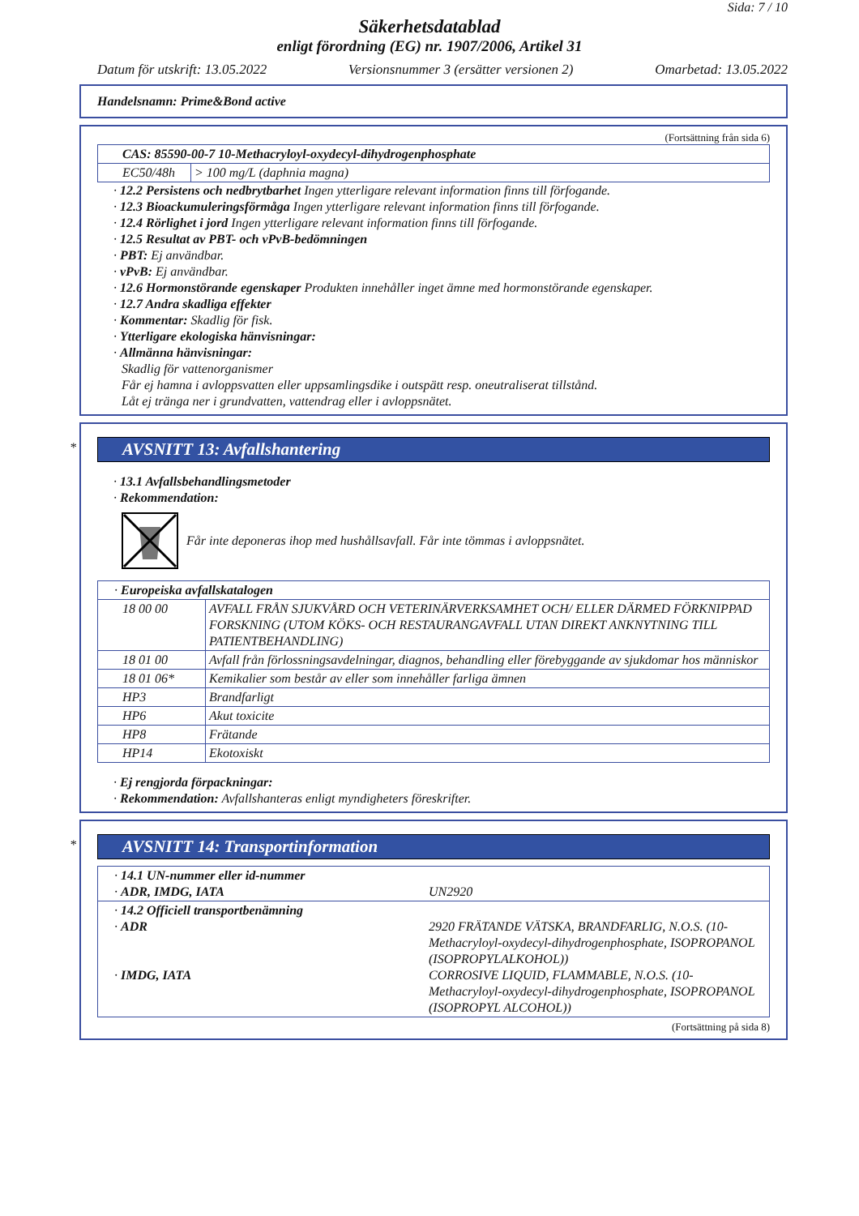Sida: 7 / 10
Säkerhetsdatablad
enligt förordning (EG) nr. 1907/2006, Artikel 31
Datum för utskrift: 13.05.2022 Versionsnummer 3 (ersätter versionen 2) Omarbetad: 13.05.2022
Handelsnamn: Prime&Bond active
(Fortsättning från sida 6)
| CAS: 85590-00-7 10-Methacryloyl-oxydecyl-dihydrogenphosphate | |
| EC50/48h | > 100 mg/L (daphnia magna) |
· 12.2 Persistens och nedbrytbarhet Ingen ytterligare relevant information finns till förfogande.
· 12.3 Bioackumuleringsförmåga Ingen ytterligare relevant information finns till förfogande.
· 12.4 Rörlighet i jord Ingen ytterligare relevant information finns till förfogande.
· 12.5 Resultat av PBT- och vPvB-bedömningen
· PBT: Ej användbar.
· vPvB: Ej användbar.
· 12.6 Hormonstörande egenskaper Produkten innehåller inget ämne med hormonstörande egenskaper.
· 12.7 Andra skadliga effekter
· Kommentar: Skadlig för fisk.
· Ytterligare ekologiska hänvisningar:
· Allmänna hänvisningar:
Skadlig för vattenorganismer
Får ej hamna i avloppsvatten eller uppsamlingsdike i outspätt resp. oneutraliserat tillstånd.
Låt ej tränga ner i grundvatten, vattendrag eller i avloppsnätet.
*
AVSNITT 13: Avfallshantering
· 13.1 Avfallsbehandlingsmetoder
· Rekommendation:
Får inte deponeras ihop med hushållsavfall. Får inte tömmas i avloppsnätet.
| · Europeiska avfallskatalogen | |
| 18 00 00 | AVFALL FRÅN SJUKVÅRD OCH VETERINÄRVERKSAMHET OCH/ ELLER DÄRMED FÖRKNIPPAD FORSKNING (UTOM KÖKS- OCH RESTAURANGAVFALL UTAN DIREKT ANKNYTNING TILL PATIENTBEHANDLING) |
| 18 01 00 | Avfall från förlossningsavdelningar, diagnos, behandling eller förebyggande av sjukdomar hos människor |
| 18 01 06* | Kemikalier som består av eller som innehåller farliga ämnen |
| HP3 | Brandfarligt |
| HP6 | Akut toxicite |
| HP8 | Frätande |
| HP14 | Ekotoxiskt |
· Ej rengjorda förpackningar:
· Rekommendation: Avfallshanteras enligt myndigheters föreskrifter.
*
AVSNITT 14: Transportinformation
| · 14.1 UN-nummer eller id-nummer · ADR, IMDG, IATA | UN2920 |
| · 14.2 Officiell transportbenämning · ADR · IMDG, IATA | 2920 FRÄTANDE VÄTSKA, BRANDFARLIG, N.O.S. (10-Methacryloyl-oxydecyl-dihydrogenphosphate, ISOPROPANOL (ISOPROPYLALKOHOL)) CORROSIVE LIQUID, FLAMMABLE, N.O.S. (10-Methacryloyl-oxydecyl-dihydrogenphosphate, ISOPROPANOL (ISOPROPYL ALCOHOL)) |
(Fortsättning på sida 8)